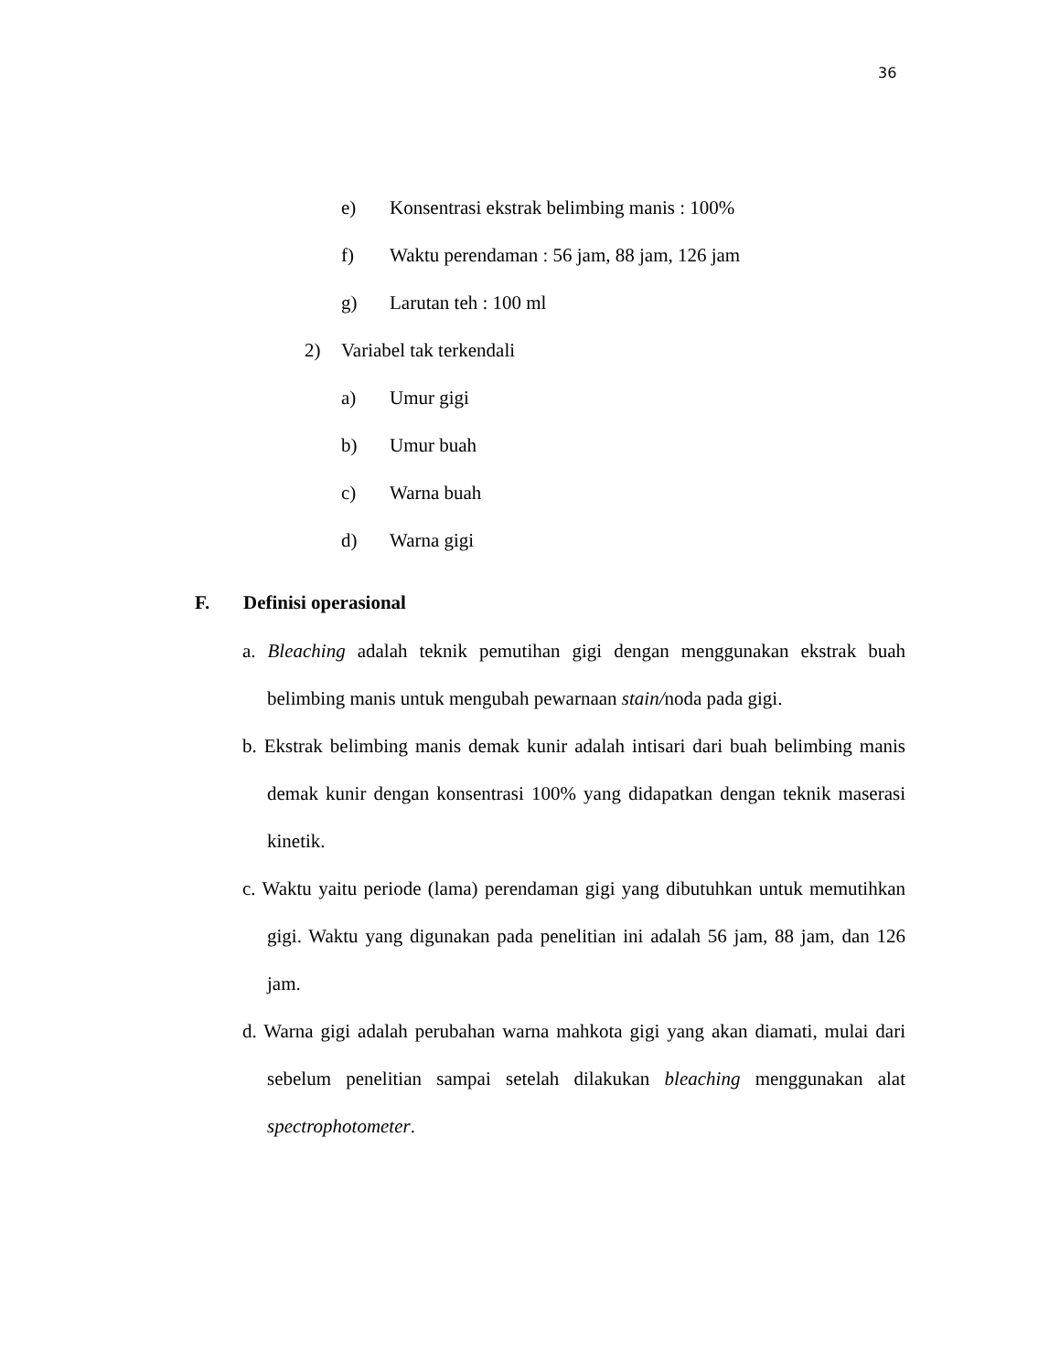36
e) Konsentrasi ekstrak belimbing manis : 100%
f) Waktu perendaman : 56 jam, 88 jam, 126 jam
g) Larutan teh : 100 ml
2) Variabel tak terkendali
a) Umur gigi
b) Umur buah
c) Warna buah
d) Warna gigi
F. Definisi operasional
a. Bleaching adalah teknik pemutihan gigi dengan menggunakan ekstrak buah belimbing manis untuk mengubah pewarnaan stain/noda pada gigi.
b. Ekstrak belimbing manis demak kunir adalah intisari dari buah belimbing manis demak kunir dengan konsentrasi 100% yang didapatkan dengan teknik maserasi kinetik.
c. Waktu yaitu periode (lama) perendaman gigi yang dibutuhkan untuk memutihkan gigi. Waktu yang digunakan pada penelitian ini adalah 56 jam, 88 jam, dan 126 jam.
d. Warna gigi adalah perubahan warna mahkota gigi yang akan diamati, mulai dari sebelum penelitian sampai setelah dilakukan bleaching menggunakan alat spectrophotometer.